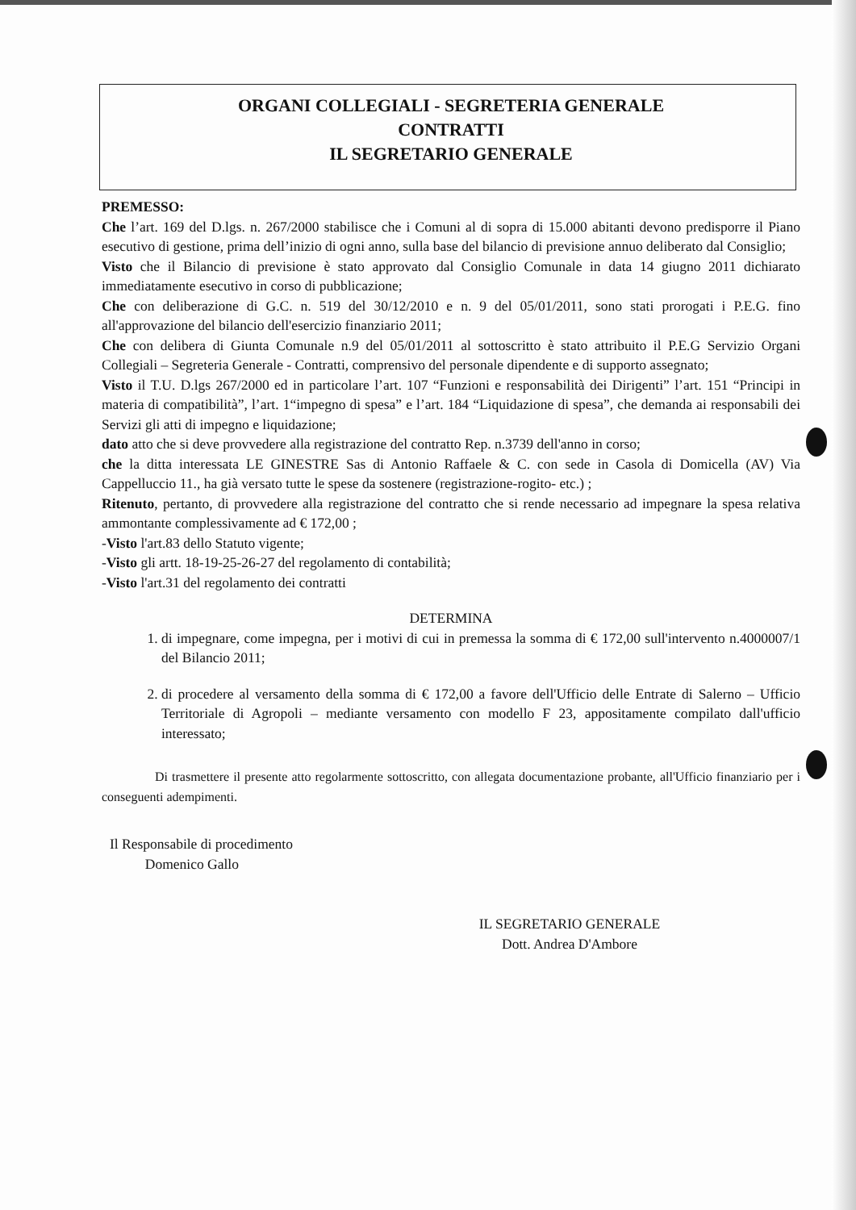ORGANI COLLEGIALI - SEGRETERIA GENERALE
CONTRATTI
IL SEGRETARIO GENERALE
PREMESSO:
Che l’art. 169 del D.lgs. n. 267/2000 stabilisce che i Comuni al di sopra di 15.000 abitanti devono predisporre il Piano esecutivo di gestione, prima dell’inizio di ogni anno, sulla base del bilancio di previsione annuo deliberato dal Consiglio;
Visto che il Bilancio di previsione è stato approvato dal Consiglio Comunale in data 14 giugno 2011 dichiarato immediatamente esecutivo in corso di pubblicazione;
Che con deliberazione di G.C. n. 519 del 30/12/2010 e n. 9 del 05/01/2011, sono stati prorogati i P.E.G. fino all'approvazione del bilancio dell'esercizio finanziario 2011;
Che con delibera di Giunta Comunale n.9 del 05/01/2011 al sottoscritto è stato attribuito il P.E.G Servizio Organi Collegiali – Segreteria Generale - Contratti, comprensivo del personale dipendente e di supporto assegnato;
Visto il T.U. D.lgs 267/2000 ed in particolare l’art. 107 “Funzioni e responsabilità dei Dirigenti” l’art. 151 “Principi in materia di compatibilità”, l’art. 1“impegno di spesa” e l’art. 184 “Liquidazione di spesa”, che demanda ai responsabili dei Servizi gli atti di impegno e liquidazione;
dato atto che si deve provvedere alla registrazione del contratto Rep. n.3739 dell'anno in corso;
che la ditta interessata LE GINESTRE Sas di Antonio Raffaele & C. con sede in Casola di Domicella (AV) Via Cappelluccio 11., ha già versato tutte le spese da sostenere (registrazione-rogito- etc.) ;
Ritenuto, pertanto, di provvedere alla registrazione del contratto che si rende necessario ad impegnare la spesa relativa ammontante complessivamente ad € 172,00 ;
-Visto l'art.83 dello Statuto vigente;
-Visto gli artt. 18-19-25-26-27 del regolamento di contabilità;
-Visto l'art.31 del regolamento dei contratti
DETERMINA
1. di impegnare, come impegna, per i motivi di cui in premessa la somma di € 172,00 sull'intervento n.4000007/1 del Bilancio 2011;
2. di procedere al versamento della somma di € 172,00 a favore dell'Ufficio delle Entrate di Salerno – Ufficio Territoriale di Agropoli – mediante versamento con modello F 23, appositamente compilato dall'ufficio interessato;
Di trasmettere il presente atto regolarmente sottoscritto, con allegata documentazione probante, all'Ufficio finanziario per i conseguenti adempimenti.
Il Responsabile di procedimento
Domenico Gallo
IL SEGRETARIO GENERALE
Dott. Andrea D'Ambore